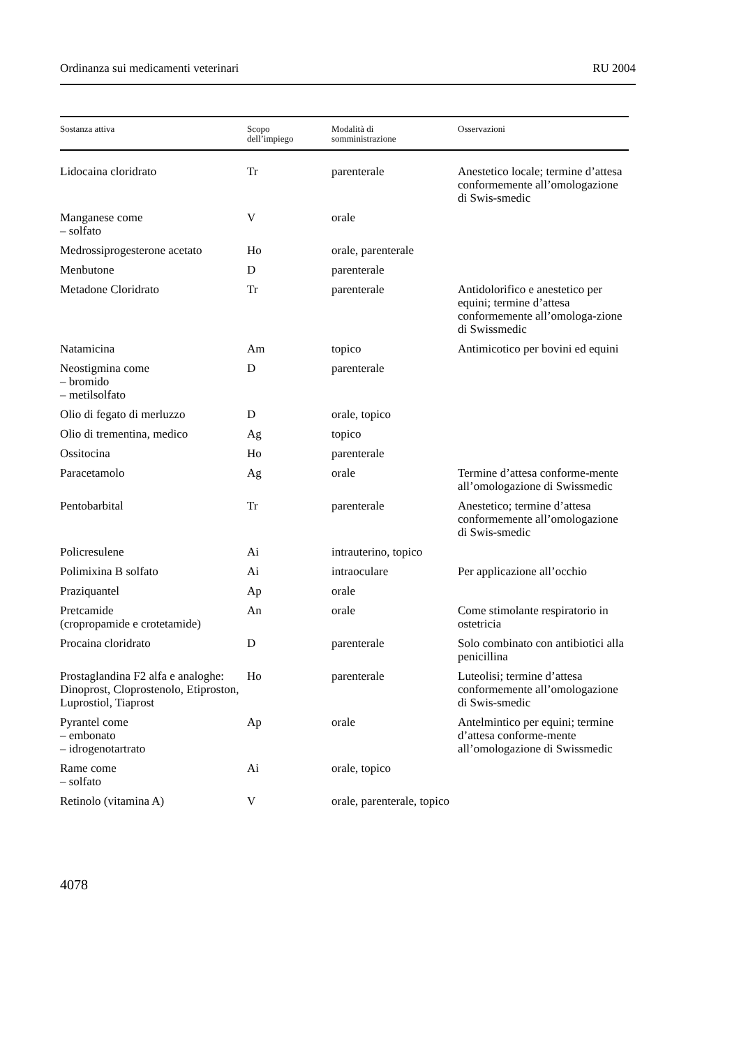Ordinanza sui medicamenti veterinari RU 2004
| Sostanza attiva | Scopo dell’impiego | Modalità di somministrazione | Osservazioni |
| --- | --- | --- | --- |
| Lidocaina cloridrato | Tr | parenterale | Anestetico locale; termine d’attesa conformemente all’omologazione di Swis-smedic |
| Manganese come – solfato | V | orale | |
| Medrossiprogesterone acetato | Ho | orale, parenterale | |
| Menbutone | D | parenterale | |
| Metadone Cloridrato | Tr | parenterale | Antidolorifico e anestetico per equini; termine d’attesa conformemente all’omologa-zione di Swissmedic |
| Natamicina | Am | topico | Antimicotico per bovini ed equini |
| Neostigmina come – bromido – metilsolfato | D | parenterale | |
| Olio di fegato di merluzzo | D | orale, topico | |
| Olio di trementina, medico | Ag | topico | |
| Ossitocina | Ho | parenterale | |
| Paracetamolo | Ag | orale | Termine d’attesa conforme-mente all’omologazione di Swissmedic |
| Pentobarbital | Tr | parenterale | Anestetico; termine d’attesa conformemente all’omologazione di Swis-smedic |
| Policresulene | Ai | intrauterino, topico | |
| Polimixina B solfato | Ai | intraoculare | Per applicazione all’occhio |
| Praziquantel | Ap | orale | |
| Pretcamide (cropropamide e crotetamide) | An | orale | Come stimolante respiratorio in ostetricia |
| Procaina cloridrato | D | parenterale | Solo combinato con antibiotici alla penicillina |
| Prostaglandina F2 alfa e analoghe: Dinoprost, Cloprostenolo, Etiproston, Luprostiol, Tiaprost | Ho | parenterale | Luteolisi; termine d’attesa conformemente all’omologazione di Swis-smedic |
| Pyrantel come – embonato – idrogenotartrato | Ap | orale | Antelmintico per equini; termine d’attesa conforme-mente all’omologazione di Swissmedic |
| Rame come – solfato | Ai | orale, topico | |
| Retinolo (vitamina A) | V | orale, parenterale, topico | |
4078